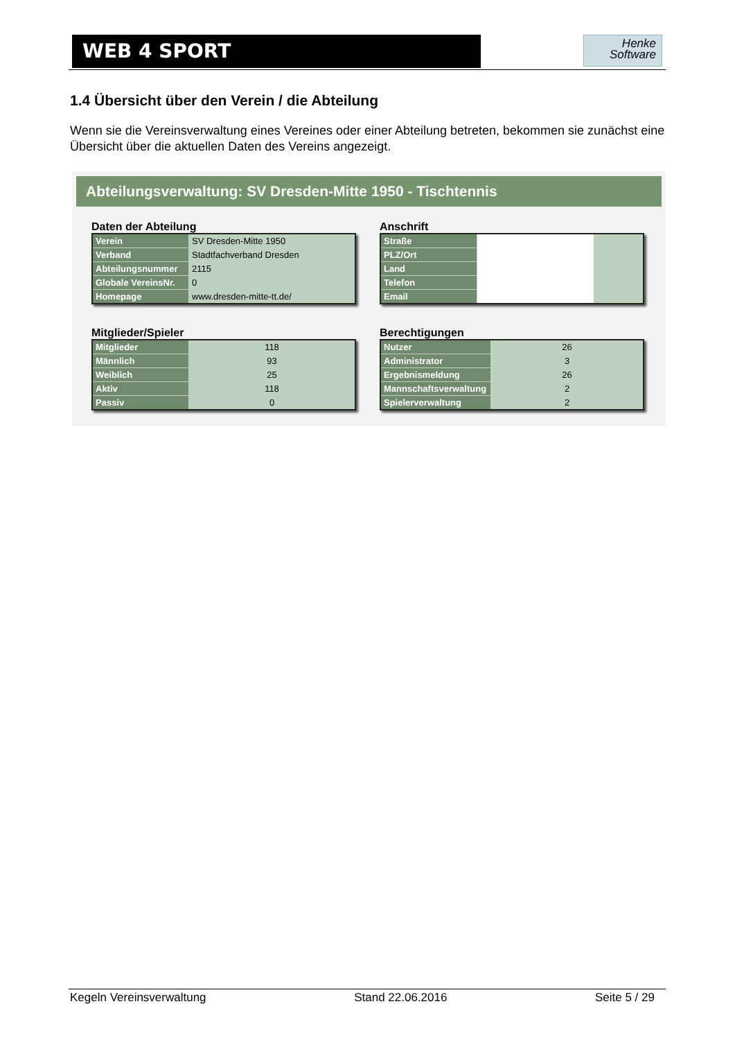WEB 4 SPORT
Henke
Software
1.4 Übersicht über den Verein / die Abteilung
Wenn sie die Vereinsverwaltung eines Vereines oder einer Abteilung betreten, bekommen sie zunächst eine Übersicht über die aktuellen Daten des Vereins angezeigt.
Abteilungsverwaltung: SV Dresden-Mitte 1950 - Tischtennis
Daten der Abteilung
| Verein | SV Dresden-Mitte 1950 |
| Verband | Stadtfachverband Dresden |
| Abteilungsnummer | 2115 |
| Globale VereinsNr. | 0 |
| Homepage | www.dresden-mitte-tt.de/ |
Anschrift
| Straße | | |
| PLZ/Ort | | |
| Land | | |
| Telefon | | |
| Email | | |
Mitglieder/Spieler
| Mitglieder | 118 |
| Männlich | 93 |
| Weiblich | 25 |
| Aktiv | 118 |
| Passiv | 0 |
Berechtigungen
| Nutzer | 26 |
| Administrator | 3 |
| Ergebnismeldung | 26 |
| Mannschaftsverwaltung | 2 |
| Spielerverwaltung | 2 |
Kegeln Vereinsverwaltung Stand 22.06.2016 Seite 5 / 29